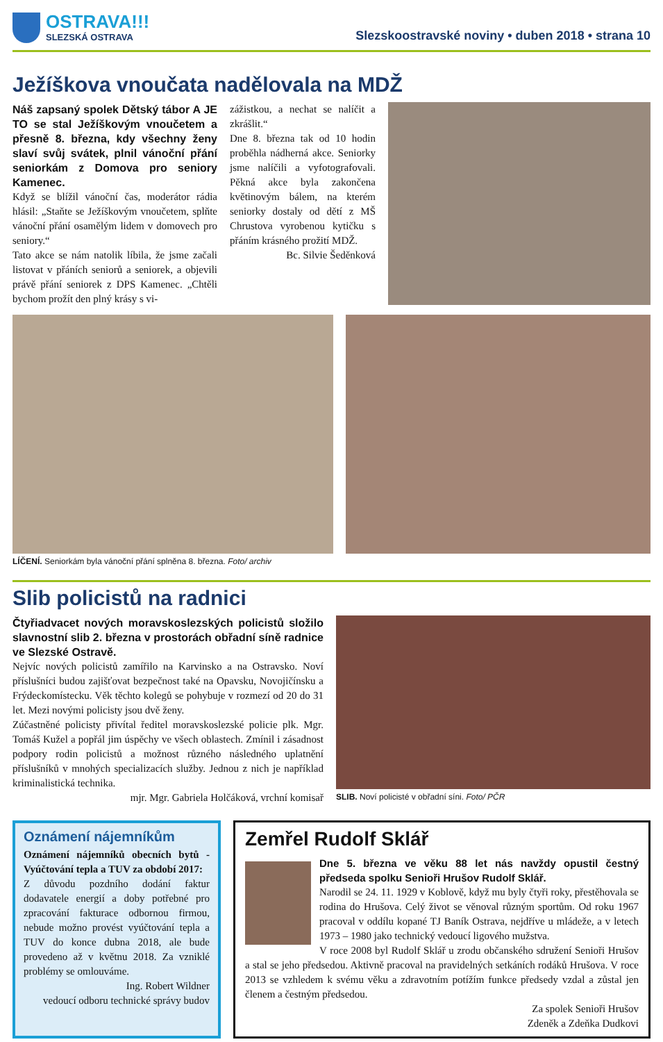OSTRAVA!!!
SLEZSKÁ OSTRAVA
Slezskoostravské noviny • duben 2018 • strana 10
Ježíškova vnoučata nadělovala na MDŽ
Náš zapsaný spolek Dětský tábor A JE TO se stal Ježíškovým vnoučetem a přesně 8. března, kdy všechny ženy slaví svůj svátek, plnil vánoční přání seniorkám z Domova pro seniory Kamenec.
Když se blížil vánoční čas, moderátor rádia hlásil: „Staňte se Ježíškovým vnoučetem, splňte vánoční přání osamělým lidem v domovech pro seniory.“
Tato akce se nám natolik líbila, že jsme začali listovat v přáních seniorů a seniorek, a objevili právě přání seniorek z DPS Kamenec. „Chtěli bychom prožít den plný krásy s vi-
zážistkou, a nechat se nalíčit a zkrášlit.“
Dne 8. března tak od 10 hodin proběhla nádherná akce. Seniorky jsme nalíčili a vyfotografovali. Pěkná akce byla zakončena květinovým bálem, na kterém seniorky dostaly od dětí z MŠ Chrustova vyrobenou kytičku s přáním krásného prožití MDŽ.
Bc. Silvie Šeděnková
LÍČENÍ. Seniorkám byla vánoční přání splněna 8. března. Foto/ archiv
Slib policistů na radnici
Čtyřiadvacet nových moravskoslezských policistů složilo slavnostní slib 2. března v prostorách obřadní síně radnice ve Slezské Ostravě.
Nejvíc nových policistů zamířilo na Karvinsko a na Ostravsko. Noví příslušníci budou zajišťovat bezpečnost také na Opavsku, Novojičínsku a Frýdeckomístecku. Věk těchto kolegů se pohybuje v rozmezí od 20 do 31 let. Mezi novými policisty jsou dvě ženy.
Zúčastněné policisty přivítal ředitel moravskoslezské policie plk. Mgr. Tomáš Kužel a popřál jim úspěchy ve všech oblastech. Zmínil i zásadnost podpory rodin policistů a možnost různého následného uplatnění příslušníků v mnohých specializacích služby. Jednou z nich je například kriminalistická technika.
mjr. Mgr. Gabriela Holčáková, vrchní komisař
SLIB. Noví policisté v obřadní síni. Foto/ PČR
Oznámení nájemníkům
Oznámení nájemníků obecních bytů - Vyúčtování tepla a TUV za období 2017:
Z důvodu pozdního dodání faktur dodavatele energií a doby potřebné pro zpracování fakturace odbornou firmou, nebude možno provést vyúčtování tepla a TUV do konce dubna 2018, ale bude provedeno až v květnu 2018. Za vzniklé problémy se omlouváme.
Ing. Robert Wildner
vedoucí odboru technické správy budov
Zemřel Rudolf Sklář
Dne 5. března ve věku 88 let nás navždy opustil čestný předseda spolku Senioři Hrušov Rudolf Sklář.
Narodil se 24. 11. 1929 v Koblově, když mu byly čtyři roky, přestěhovala se rodina do Hrušova. Celý život se věnoval různým sportům. Od roku 1967 pracoval v oddílu kopané TJ Baník Ostrava, nejdříve u mládeže, a v letech 1973 – 1980 jako technický vedoucí ligového mužstva.
V roce 2008 byl Rudolf Sklář u zrodu občanského sdružení Senioři Hrušov a stal se jeho předsedou. Aktivně pracoval na pravidelných setkáních rodáků Hrušova. V roce 2013 se vzhledem k svému věku a zdravotním potížím funkce předsedy vzdal a zůstal jen členem a čestným předsedou.
Za spolek Senioři Hrušov
Zdeněk a Zdeňka Dudkovi